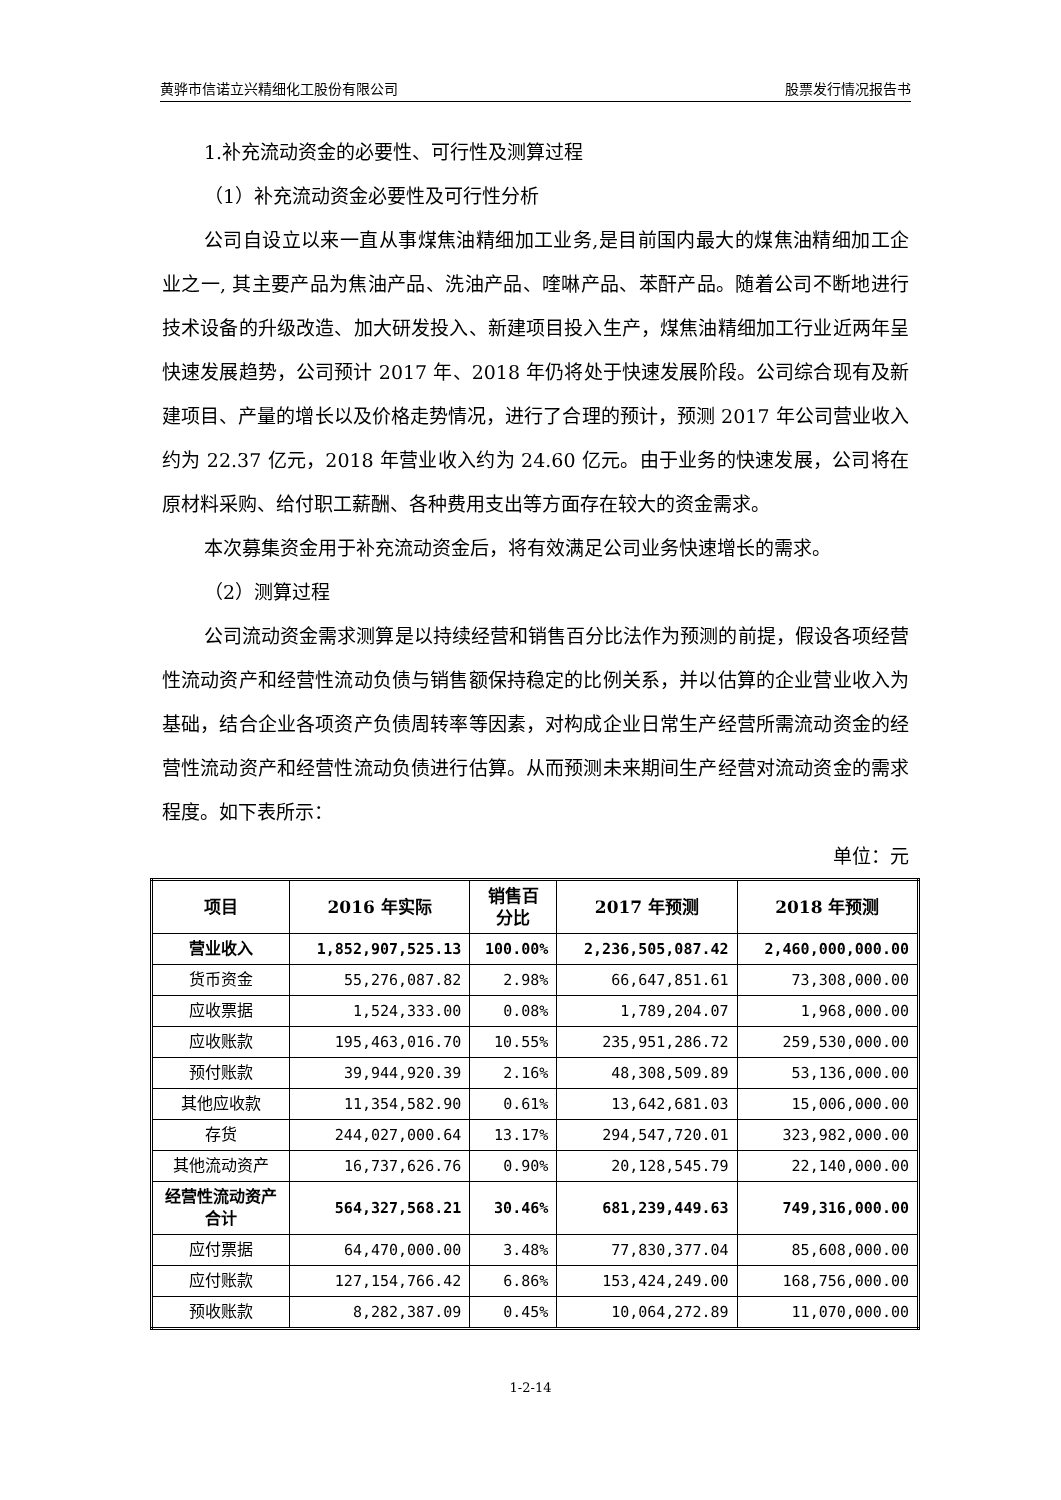黄骅市信诺立兴精细化工股份有限公司 股票发行情况报告书
1.补充流动资金的必要性、可行性及测算过程
（1）补充流动资金必要性及可行性分析
公司自设立以来一直从事煤焦油精细加工业务,是目前国内最大的煤焦油精细加工企业之一, 其主要产品为焦油产品、洗油产品、喹啉产品、苯酐产品。随着公司不断地进行技术设备的升级改造、加大研发投入、新建项目投入生产，煤焦油精细加工行业近两年呈快速发展趋势，公司预计 2017 年、2018 年仍将处于快速发展阶段。公司综合现有及新建项目、产量的增长以及价格走势情况，进行了合理的预计，预测 2017 年公司营业收入约为 22.37 亿元，2018 年营业收入约为 24.60 亿元。由于业务的快速发展，公司将在原材料采购、给付职工薪酬、各种费用支出等方面存在较大的资金需求。
本次募集资金用于补充流动资金后，将有效满足公司业务快速增长的需求。
（2）测算过程
公司流动资金需求测算是以持续经营和销售百分比法作为预测的前提，假设各项经营性流动资产和经营性流动负债与销售额保持稳定的比例关系，并以估算的企业营业收入为基础，结合企业各项资产负债周转率等因素，对构成企业日常生产经营所需流动资金的经营性流动资产和经营性流动负债进行估算。从而预测未来期间生产经营对流动资金的需求程度。如下表所示：
单位：元
| 项目 | 2016 年实际 | 销售百 分比 | 2017 年预测 | 2018 年预测 |
| --- | --- | --- | --- | --- |
| 营业收入 | 1,852,907,525.13 | 100.00% | 2,236,505,087.42 | 2,460,000,000.00 |
| 货币资金 | 55,276,087.82 | 2.98% | 66,647,851.61 | 73,308,000.00 |
| 应收票据 | 1,524,333.00 | 0.08% | 1,789,204.07 | 1,968,000.00 |
| 应收账款 | 195,463,016.70 | 10.55% | 235,951,286.72 | 259,530,000.00 |
| 预付账款 | 39,944,920.39 | 2.16% | 48,308,509.89 | 53,136,000.00 |
| 其他应收款 | 11,354,582.90 | 0.61% | 13,642,681.03 | 15,006,000.00 |
| 存货 | 244,027,000.64 | 13.17% | 294,547,720.01 | 323,982,000.00 |
| 其他流动资产 | 16,737,626.76 | 0.90% | 20,128,545.79 | 22,140,000.00 |
| 经营性流动资产合计 | 564,327,568.21 | 30.46% | 681,239,449.63 | 749,316,000.00 |
| 应付票据 | 64,470,000.00 | 3.48% | 77,830,377.04 | 85,608,000.00 |
| 应付账款 | 127,154,766.42 | 6.86% | 153,424,249.00 | 168,756,000.00 |
| 预收账款 | 8,282,387.09 | 0.45% | 10,064,272.89 | 11,070,000.00 |
1-2-14